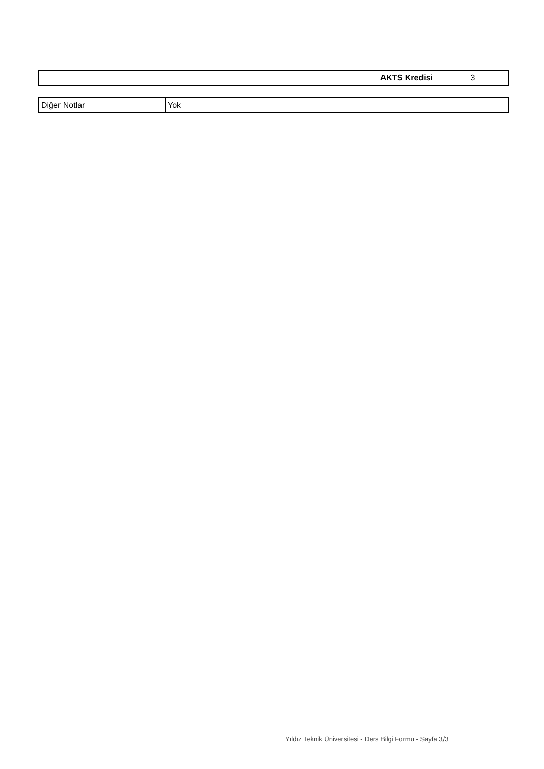| AKTS Kredisi | 3 |
| Diğer Notlar | Yok |
Yıldız Teknik Üniversitesi - Ders Bilgi Formu - Sayfa 3/3